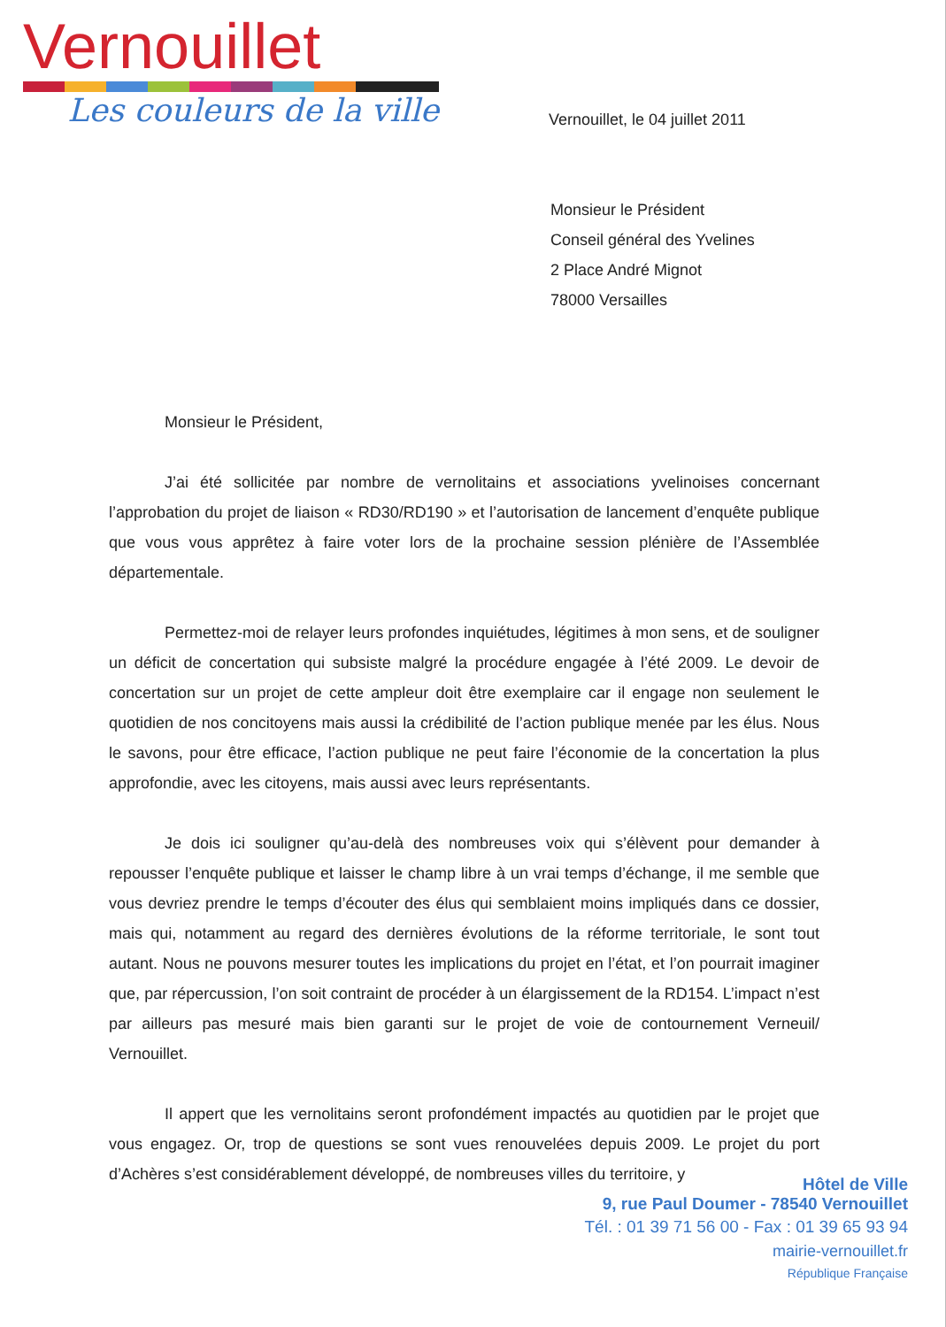Vernouillet
Les couleurs de la ville
Vernouillet, le 04 juillet 2011
Monsieur le Président
Conseil général des Yvelines
2 Place André Mignot
78000 Versailles
Monsieur le Président,
J’ai été sollicitée par nombre de vernolitains et associations yvelinoises concernant l’approbation du projet de liaison « RD30/RD190 » et l’autorisation de lancement d’enquête publique que vous vous apprêtez à faire voter lors de la prochaine session plénière de l’Assemblée départementale.
Permettez-moi de relayer leurs profondes inquiétudes, légitimes à mon sens, et de souligner un déficit de concertation qui subsiste malgré la procédure engagée à l’été 2009. Le devoir de concertation sur un projet de cette ampleur doit être exemplaire car il engage non seulement le quotidien de nos concitoyens mais aussi la crédibilité de l’action publique menée par les élus. Nous le savons, pour être efficace, l’action publique ne peut faire l’économie de la concertation la plus approfondie, avec les citoyens, mais aussi avec leurs représentants.
Je dois ici souligner qu’au-delà des nombreuses voix qui s’élèvent pour demander à repousser l’enquête publique et laisser le champ libre à un vrai temps d’échange, il me semble que vous devriez prendre le temps d’écouter des élus qui semblaient moins impliqués dans ce dossier, mais qui, notamment au regard des dernières évolutions de la réforme territoriale, le sont tout autant. Nous ne pouvons mesurer toutes les implications du projet en l’état, et l’on pourrait imaginer que, par répercussion, l’on soit contraint de procéder à un élargissement de la RD154. L’impact n’est par ailleurs pas mesuré mais bien garanti sur le projet de voie de contournement Verneuil/ Vernouillet.
Il appert que les vernolitains seront profondément impactés au quotidien par le projet que vous engagez. Or, trop de questions se sont vues renouvelées depuis 2009. Le projet du port d’Achères s’est considérablement développé, de nombreuses villes du territoire, y
Hôtel de Ville
9, rue Paul Doumer - 78540 Vernouillet
Tél. : 01 39 71 56 00 - Fax : 01 39 65 93 94
mairie-vernouillet.fr
République Française